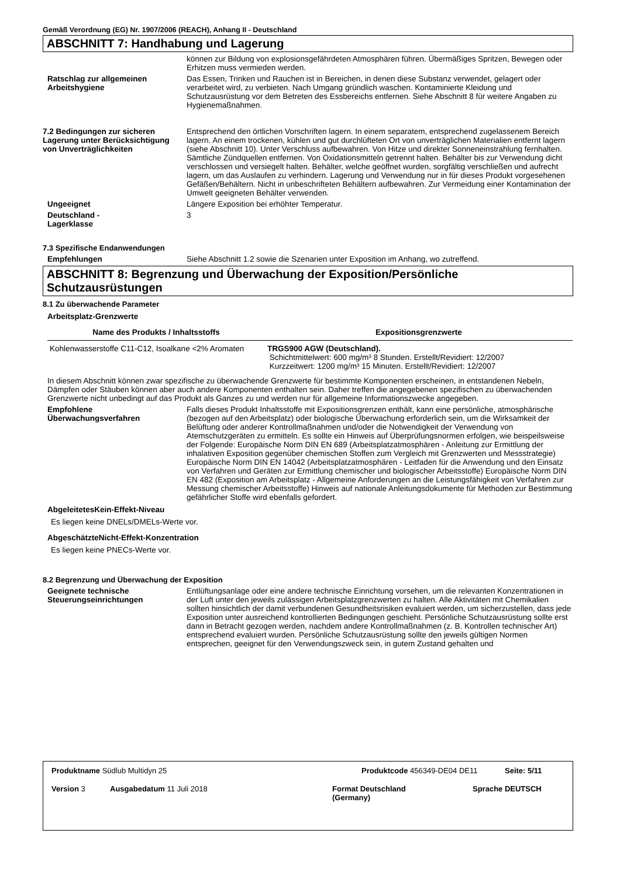Gemäß Verordnung (EG) Nr. 1907/2006 (REACH), Anhang II - Deutschland
ABSCHNITT 7: Handhabung und Lagerung
können zur Bildung von explosionsgefährdeten Atmosphären führen. Übermäßiges Spritzen, Bewegen oder Erhitzen muss vermieden werden.
Ratschlag zur allgemeinen Arbeitshygiene
Das Essen, Trinken und Rauchen ist in Bereichen, in denen diese Substanz verwendet, gelagert oder verarbeitet wird, zu verbieten. Nach Umgang gründlich waschen. Kontaminierte Kleidung und Schutzausrüstung vor dem Betreten des Essbereichs entfernen. Siehe Abschnitt 8 für weitere Angaben zu Hygienemaßnahmen.
7.2 Bedingungen zur sicheren Lagerung unter Berücksichtigung von Unverträglichkeiten
Entsprechend den örtlichen Vorschriften lagern. In einem separatem, entsprechend zugelassenem Bereich lagern. An einem trockenen, kühlen und gut durchlüfteten Ort von unverträglichen Materialien entfernt lagern (siehe Abschnitt 10). Unter Verschluss aufbewahren. Von Hitze und direkter Sonneneinstrahlung fernhalten. Sämtliche Zündquellen entfernen. Von Oxidationsmitteln getrennt halten. Behälter bis zur Verwendung dicht verschlossen und versiegelt halten. Behälter, welche geöffnet wurden, sorgfältig verschließen und aufrecht lagern, um das Auslaufen zu verhindern. Lagerung und Verwendung nur in für dieses Produkt vorgesehenen Gefäßen/Behältern. Nicht in unbeschrifteten Behältern aufbewahren. Zur Vermeidung einer Kontamination der Umwelt geeigneten Behälter verwenden.
Ungeeignet Längere Exposition bei erhöhter Temperatur.
Deutschland -
Lagerklasse
3
7.3 Spezifische Endanwendungen
Empfehlungen Siehe Abschnitt 1.2 sowie die Szenarien unter Exposition im Anhang, wo zutreffend.
ABSCHNITT 8: Begrenzung und Überwachung der Exposition/Persönliche Schutzausrüstungen
8.1 Zu überwachende Parameter
Arbeitsplatz-Grenzwerte
| Name des Produkts / Inhaltsstoffs | Expositionsgrenzwerte |
| --- | --- |
| Kohlenwasserstoffe C11-C12, Isoalkane <2% Aromaten | TRGS900 AGW (Deutschland). Schichtmittelwert: 600 mg/m³ 8 Stunden. Erstellt/Revidiert: 12/2007 Kurzzeitwert: 1200 mg/m³ 15 Minuten. Erstellt/Revidiert: 12/2007 |
In diesem Abschnitt können zwar spezifische zu überwachende Grenzwerte für bestimmte Komponenten erscheinen, in entstandenen Nebeln, Dämpfen oder Stäuben können aber auch andere Komponenten enthalten sein. Daher treffen die angegebenen spezifischen zu überwachenden Grenzwerte nicht unbedingt auf das Produkt als Ganzes zu und werden nur für allgemeine Informationszwecke angegeben.
Empfohlene Überwachungsverfahren
Falls dieses Produkt Inhaltsstoffe mit Expositionsgrenzen enthält, kann eine persönliche, atmosphärische (bezogen auf den Arbeitsplatz) oder biologische Überwachung erforderlich sein, um die Wirksamkeit der Belüftung oder anderer Kontrollmaßnahmen und/oder die Notwendigkeit der Verwendung von Atemschutzgeräten zu ermitteln. Es sollte ein Hinweis auf Überprüfungsnormen erfolgen, wie beispeilsweise der Folgende: Europäische Norm DIN EN 689 (Arbeitsplatzatmosphären - Anleitung zur Ermittlung der inhalativen Exposition gegenüber chemischen Stoffen zum Vergleich mit Grenzwerten und Messstrategie) Europäische Norm DIN EN 14042 (Arbeitsplatzatmosphären - Leitfaden für die Anwendung und den Einsatz von Verfahren und Geräten zur Ermittlung chemischer und biologischer Arbeitsstoffe) Europäische Norm DIN EN 482 (Exposition am Arbeitsplatz - Allgemeine Anforderungen an die Leistungsfähigkeit von Verfahren zur Messung chemischer Arbeitsstoffe) Hinweis auf nationale Anleitungsdokumente für Methoden zur Bestimmung gefährlicher Stoffe wird ebenfalls gefordert.
AbgeleitetesKein-Effekt-Niveau
Es liegen keine DNELs/DMELs-Werte vor.
AbgeschätzteNicht-Effekt-Konzentration
Es liegen keine PNECs-Werte vor.
8.2 Begrenzung und Überwachung der Exposition
Geeignete technische Steuerungseinrichtungen
Entlüftungsanlage oder eine andere technische Einrichtung vorsehen, um die relevanten Konzentrationen in der Luft unter den jeweils zulässigen Arbeitsplatzgrenzwerten zu halten. Alle Aktivitäten mit Chemikalien sollten hinsichtlich der damit verbundenen Gesundheitsrisiken evaluiert werden, um sicherzustellen, dass jede Exposition unter ausreichend kontrollierten Bedingungen geschieht. Persönliche Schutzausrüstung sollte erst dann in Betracht gezogen werden, nachdem andere Kontrollmaßnahmen (z. B. Kontrollen technischer Art) entsprechend evaluiert wurden. Persönliche Schutzausrüstung sollte den jeweils gültigen Normen entsprechen, geeignet für den Verwendungszweck sein, in gutem Zustand gehalten und
Produktname Südlub Multidyn 25 Produktcode 456349-DE04 DE11 Seite: 5/11
Version 3 Ausgabedatum 11 Juli 2018 Format Deutschland
(Germany)
Sprache DEUTSCH